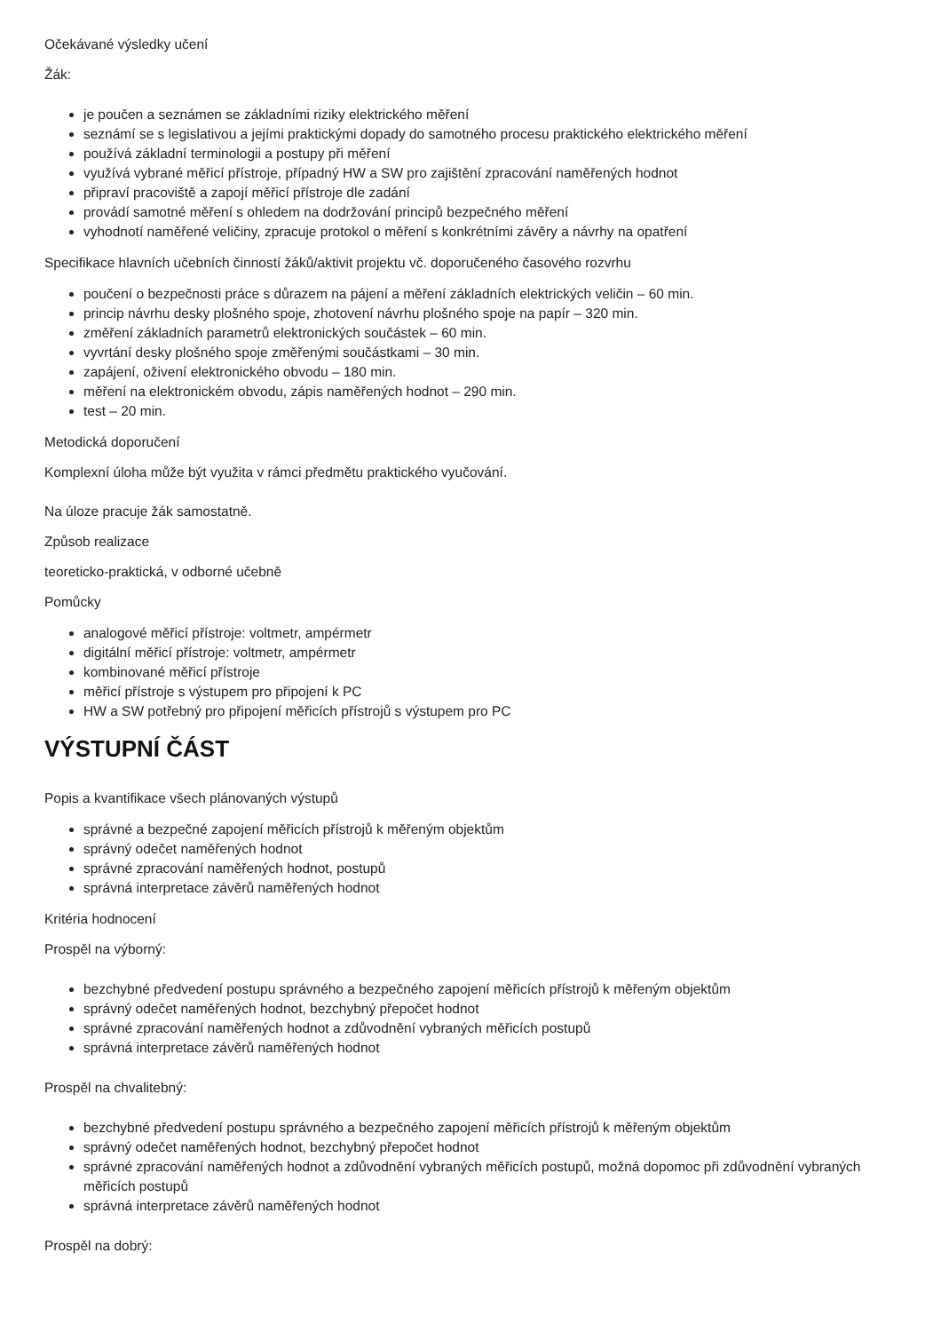Očekávané výsledky učení
Žák:
je poučen a seznámen se základními riziky elektrického měření
seznámí se s legislativou a jejími praktickými dopady do samotného procesu praktického elektrického měření
používá základní terminologii a postupy při měření
využívá vybrané měřicí přístroje, případný HW a SW pro zajištění zpracování naměřených hodnot
připraví pracoviště a zapojí měřicí přístroje dle zadání
provádí samotné měření s ohledem na dodržování principů bezpečného měření
vyhodnotí naměřené veličiny, zpracuje protokol o měření s konkrétními závěry a návrhy na opatření
Specifikace hlavních učebních činností žáků/aktivit projektu vč. doporučeného časového rozvrhu
poučení o bezpečnosti práce s důrazem na pájení a měření základních elektrických veličin – 60 min.
princip návrhu desky plošného spoje, zhotovení návrhu plošného spoje na papír – 320 min.
změření základních parametrů elektronických součástek – 60 min.
vyvrtání desky plošného spoje změřenými součástkami – 30 min.
zapájení, oživení elektronického obvodu – 180 min.
měření na elektronickém obvodu, zápis naměřených hodnot – 290 min.
test – 20 min.
Metodická doporučení
Komplexní úloha může být využita v rámci předmětu praktického vyučování.
Na úloze pracuje žák samostatně.
Způsob realizace
teoreticko-praktická, v odborné učebně
Pomůcky
analogové měřicí přístroje: voltmetr, ampérmetr
digitální měřicí přístroje: voltmetr, ampérmetr
kombinované měřicí přístroje
měřicí přístroje s výstupem pro připojení k PC
HW a SW potřebný pro připojení měřicích přístrojů s výstupem pro PC
VÝSTUPNÍ ČÁST
Popis a kvantifikace všech plánovaných výstupů
správné a bezpečné zapojení měřicích přístrojů k měřeným objektům
správný odečet naměřených hodnot
správné zpracování naměřených hodnot, postupů
správná interpretace závěrů naměřených hodnot
Kritéria hodnocení
Prospěl na výborný:
bezchybné předvedení postupu správného a bezpečného zapojení měřicích přístrojů k měřeným objektům
správný odečet naměřených hodnot, bezchybný přepočet hodnot
správné zpracování naměřených hodnot a zdůvodnění vybraných měřicích postupů
správná interpretace závěrů naměřených hodnot
Prospěl na chvalitebný:
bezchybné předvedení postupu správného a bezpečného zapojení měřicích přístrojů k měřeným objektům
správný odečet naměřených hodnot, bezchybný přepočet hodnot
správné zpracování naměřených hodnot a zdůvodnění vybraných měřicích postupů, možná dopomoc při zdůvodnění vybraných měřicích postupů
správná interpretace závěrů naměřených hodnot
Prospěl na dobrý: